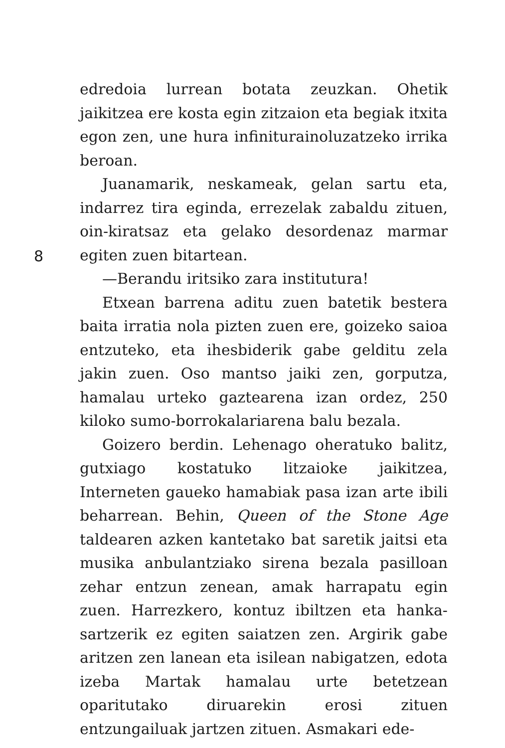edredoia lurrean botata zeuzkan. Ohetik jaikitzea ere kosta egin zitzaion eta begiak itxita egon zen, une hura infiniturainoluzatzeko irrika beroan.
Juanamarik, neskameak, gelan sartu eta, indarrez tira eginda, errezelak zabaldu zituen, oin-kiratsaz eta gelako desordenaz marmar egiten zuen bitartean.
—Berandu iritsiko zara institutura!
8
Etxean barrena aditu zuen batetik bestera baita irratia nola pizten zuen ere, goizeko saioa entzuteko, eta ihesbiderik gabe gelditu zela jakin zuen. Oso mantso jaiki zen, gorputza, hamalau urteko gaztearena izan ordez, 250 kiloko sumo-borrokalariarena balu bezala.
Goizero berdin. Lehenago oheratuko balitz, gutxiago kostatuko litzaioke jaikitzea, Interneten gaueko hamabiak pasa izan arte ibili beharrean. Behin, Queen of the Stone Age taldearen azken kantetako bat saretik jaitsi eta musika anbulantziako sirena bezala pasilloan zehar entzun zenean, amak harrapatu egin zuen. Harrezkero, kontuz ibiltzen eta hanka-sartzerik ez egiten saiatzen zen. Argirik gabe aritzen zen lanean eta isilean nabigatzen, edota izeba Martak hamalau urte betetzean oparitutako diruarekin erosi zituen entzungailuak jartzen zituen. Asmakari ede-